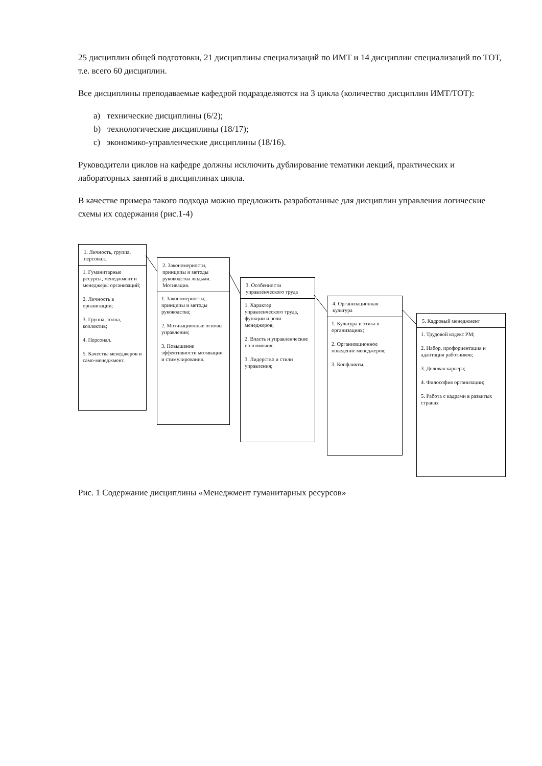25 дисциплин общей подготовки, 21 дисциплины специализаций по ИМТ и 14 дисциплин специализаций по ТОТ, т.е. всего 60 дисциплин.
Все дисциплины преподаваемые кафедрой подразделяются на 3 цикла (количество дисциплин ИМТ/ТОТ):
a) технические дисциплины (6/2);
b) технологические дисциплины (18/17);
c) экономико-управленческие дисциплины (18/16).
Руководители циклов на кафедре должны исключить дублирование тематики лекций, практических и лабораторных занятий в дисциплинах цикла.
В качестве примера такого подхода можно предложить разработанные для дисциплин управления логические схемы их содержания (рис.1-4)
1. Личность, группа, персонал.
1. Гуманитарные ресурсы, менеджмент и менеджеры организаций;
2. Личность в организации;
3. Группа, толпа, коллектив;
4. Персонал.
5. Качества менеджеров и само-менеджмент.
2. Закономерности, принципы и методы руководства людьми. Мотивация.
1. Закономерности, принципы и методы руководства;
2. Мотивационные основы управления;
3. Повышение эффективности мотивации и стимулирования.
3. Особенности управленческого труда
1. Характер управленческого труда, функции и роли менеджеров;
2. Власть и управленческие полномочия;
3. Лидерство и стили управления;
4. Организационная культура
1. Культура и этика в организациях;
2. Организационное поведение менеджеров;
3. Конфликты.
5. Кадровый менеджмент
1. Трудовой кодекс РМ;
2. Набор, профориентация и адаптация работников;
3. Деловая карьера;
4. Философия организации;
5. Работа с кадрами в развитых странах
Рис. 1 Содержание дисциплины «Менеджмент гуманитарных ресурсов»